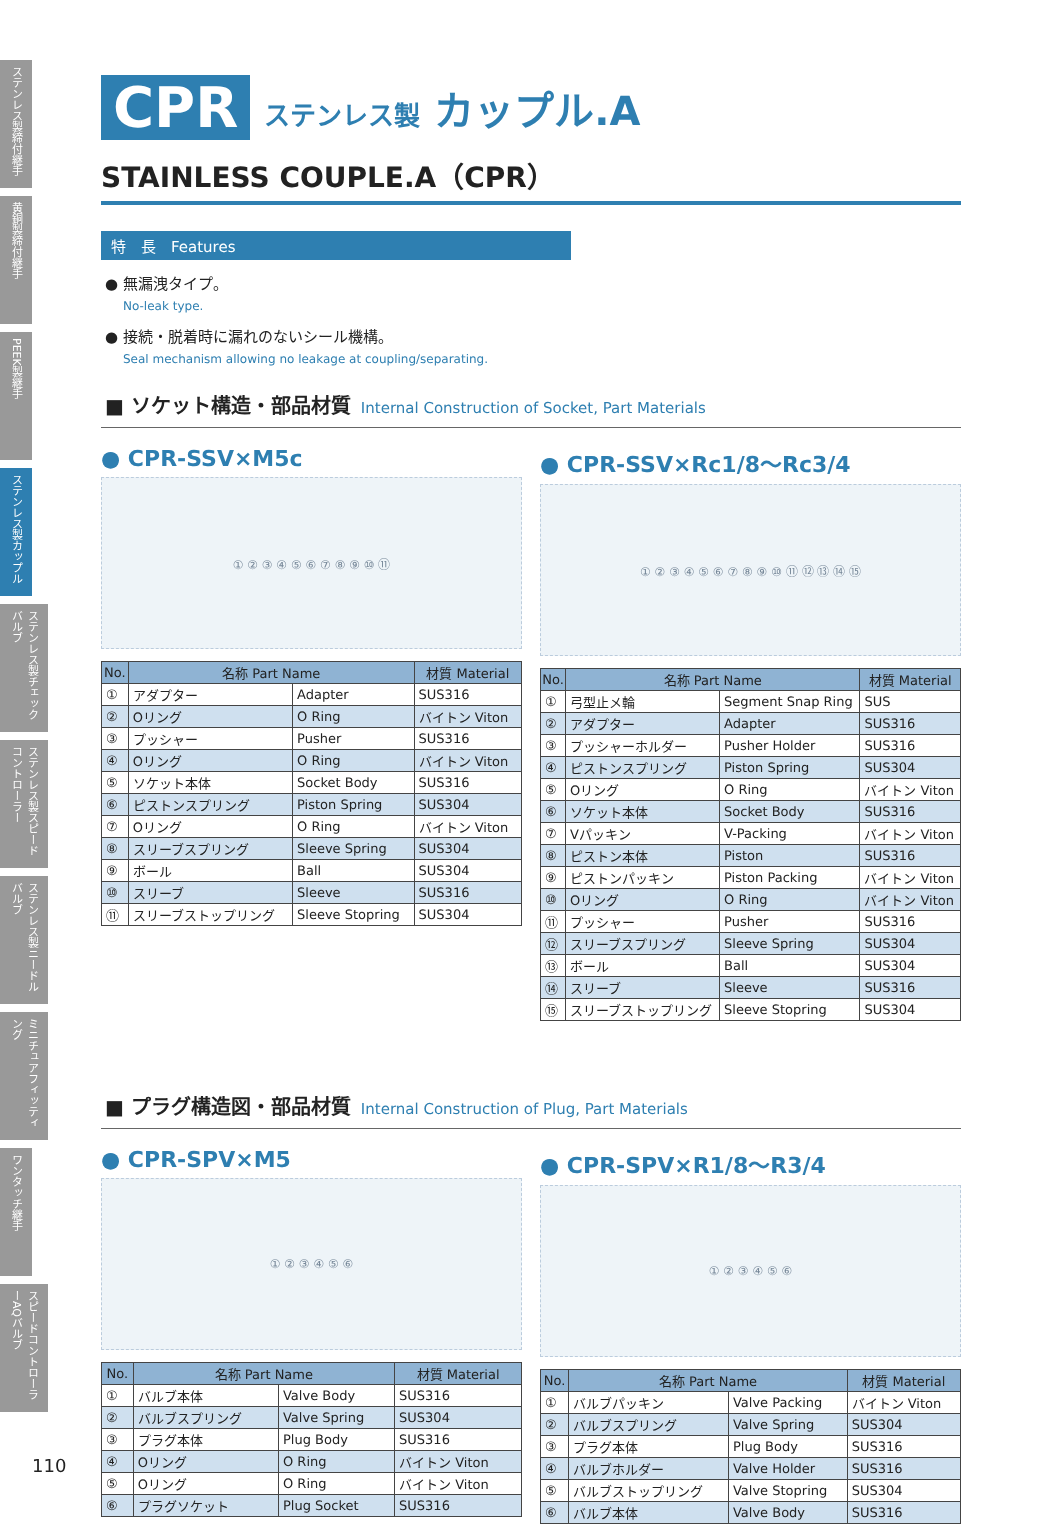ステンレス製締付継手
黄銅製締付継手
PEEK製継手
ステンレス製カップル
ステンレス製チェックバルブ
ステンレス製スピードコントローラー
ステンレス製ニードルバルブ
ミニチュアフィッティング
ワンタッチ継手
スピードコントローラーAQバルブ
CPR ステンレス製 カップル.A
STAINLESS COUPLE.A（CPR）
特　長　Features
● 無漏洩タイプ。
No-leak type.
● 接続・脱着時に漏れのないシール機構。
Seal mechanism allowing no leakage at coupling/separating.
■ ソケット構造・部品材質 Internal Construction of Socket, Part Materials
● CPR-SSV×M5c
① ② ③ ④ ⑤ ⑥ ⑦ ⑧ ⑨ ⑩ ⑪
| No. | 名称 Part Name | | 材質 Material |
| --- | --- | --- | --- |
| ① | アダプター | Adapter | SUS316 |
| ② | Oリング | O Ring | バイトン Viton |
| ③ | プッシャー | Pusher | SUS316 |
| ④ | Oリング | O Ring | バイトン Viton |
| ⑤ | ソケット本体 | Socket Body | SUS316 |
| ⑥ | ピストンスプリング | Piston Spring | SUS304 |
| ⑦ | Oリング | O Ring | バイトン Viton |
| ⑧ | スリーブスプリング | Sleeve Spring | SUS304 |
| ⑨ | ボール | Ball | SUS304 |
| ⑩ | スリーブ | Sleeve | SUS316 |
| ⑪ | スリーブストップリング | Sleeve Stopring | SUS304 |
● CPR-SSV×Rc1/8～Rc3/4
① ② ③ ④ ⑤ ⑥ ⑦ ⑧ ⑨ ⑩ ⑪ ⑫ ⑬ ⑭ ⑮
| No. | 名称 Part Name | | 材質 Material |
| --- | --- | --- | --- |
| ① | 弓型止メ輪 | Segment Snap Ring | SUS |
| ② | アダプター | Adapter | SUS316 |
| ③ | プッシャーホルダー | Pusher Holder | SUS316 |
| ④ | ピストンスプリング | Piston Spring | SUS304 |
| ⑤ | Oリング | O Ring | バイトン Viton |
| ⑥ | ソケット本体 | Socket Body | SUS316 |
| ⑦ | Vパッキン | V-Packing | バイトン Viton |
| ⑧ | ピストン本体 | Piston | SUS316 |
| ⑨ | ピストンパッキン | Piston Packing | バイトン Viton |
| ⑩ | Oリング | O Ring | バイトン Viton |
| ⑪ | プッシャー | Pusher | SUS316 |
| ⑫ | スリーブスプリング | Sleeve Spring | SUS304 |
| ⑬ | ボール | Ball | SUS304 |
| ⑭ | スリーブ | Sleeve | SUS316 |
| ⑮ | スリーブストップリング | Sleeve Stopring | SUS304 |
■ プラグ構造図・部品材質 Internal Construction of Plug, Part Materials
● CPR-SPV×M5
① ② ③ ④ ⑤ ⑥
| No. | 名称 Part Name | | 材質 Material |
| --- | --- | --- | --- |
| ① | バルブ本体 | Valve Body | SUS316 |
| ② | バルブスプリング | Valve Spring | SUS304 |
| ③ | プラグ本体 | Plug Body | SUS316 |
| ④ | Oリング | O Ring | バイトン Viton |
| ⑤ | Oリング | O Ring | バイトン Viton |
| ⑥ | プラグソケット | Plug Socket | SUS316 |
● CPR-SPV×R1/8～R3/4
① ② ③ ④ ⑤ ⑥
| No. | 名称 Part Name | | 材質 Material |
| --- | --- | --- | --- |
| ① | バルブパッキン | Valve Packing | バイトン Viton |
| ② | バルブスプリング | Valve Spring | SUS304 |
| ③ | プラグ本体 | Plug Body | SUS316 |
| ④ | バルブホルダー | Valve Holder | SUS316 |
| ⑤ | バルブストップリング | Valve Stopring | SUS304 |
| ⑥ | バルブ本体 | Valve Body | SUS316 |
110